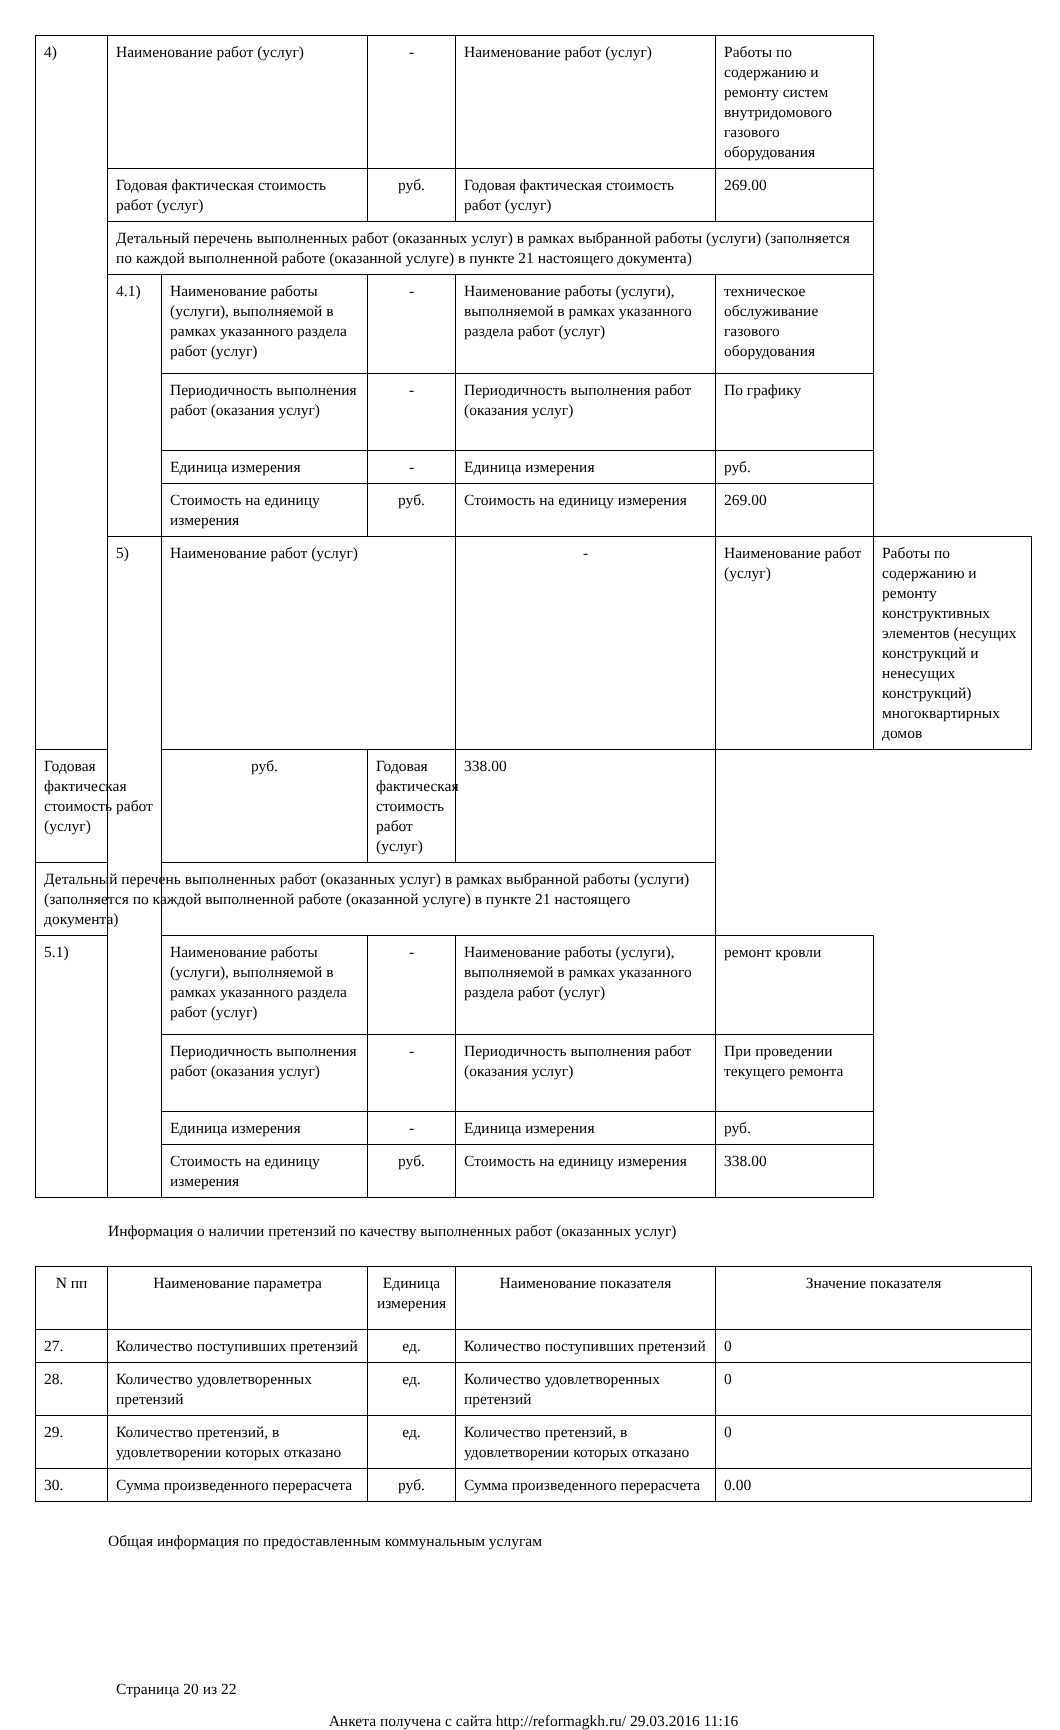| 4) | Наименование работ (услуг) | | - | Наименование работ (услуг) | Работы по содержанию и ремонту систем внутридомового газового оборудования | |
| | Годовая фактическая стоимость работ (услуг) | | руб. | Годовая фактическая стоимость работ (услуг) | 269.00 | |
| | Детальный перечень выполненных работ (оказанных услуг) в рамках выбранной работы (услуги) (заполняется по каждой выполненной работе (оказанной услуге) в пункте 21 настоящего документа) | | | | | |
| | 4.1) | Наименование работы (услуги), выполняемой в рамках указанного раздела работ (услуг) | - | Наименование работы (услуги), выполняемой в рамках указанного раздела работ (услуг) | техническое обслуживание газового оборудования | |
| | | Периодичность выполнения работ (оказания услуг) | - | Периодичность выполнения работ (оказания услуг) | По графику | |
| | | Единица измерения | - | Единица измерения | руб. | |
| | | Стоимость на единицу измерения | руб. | Стоимость на единицу измерения | 269.00 | |
| | 5) | Наименование работ (услуг) | | - | Наименование работ (услуг) | Работы по содержанию и ремонту конструктивных элементов (несущих конструкций и ненесущих конструкций) многоквартирных домов |
| Годовая фактическая стоимость работ (услуг) | | руб. | Годовая фактическая стоимость работ (услуг) | 338.00 | | |
| Детальный перечень выполненных работ (оказанных услуг) в рамках выбранной работы (услуги) (заполняется по каждой выполненной работе (оказанной услуге) в пункте 21 настоящего документа) | | | | | | |
| 5.1) | | Наименование работы (услуги), выполняемой в рамках указанного раздела работ (услуг) | - | Наименование работы (услуги), выполняемой в рамках указанного раздела работ (услуг) | ремонт кровли | |
| | | Периодичность выполнения работ (оказания услуг) | - | Периодичность выполнения работ (оказания услуг) | При проведении текущего ремонта | |
| | | Единица измерения | - | Единица измерения | руб. | |
| | | Стоимость на единицу измерения | руб. | Стоимость на единицу измерения | 338.00 | |
Информация о наличии претензий по качеству выполненных работ (оказанных услуг)
| N пп | Наименование параметра | Единица измерения | Наименование показателя | Значение показателя |
| --- | --- | --- | --- | --- |
| 27. | Количество поступивших претензий | ед. | Количество поступивших претензий | 0 |
| 28. | Количество удовлетворенных претензий | ед. | Количество удовлетворенных претензий | 0 |
| 29. | Количество претензий, в удовлетворении которых отказано | ед. | Количество претензий, в удовлетворении которых отказано | 0 |
| 30. | Сумма произведенного перерасчета | руб. | Сумма произведенного перерасчета | 0.00 |
Общая информация по предоставленным коммунальным услугам
Страница 20 из 22
Анкета получена с сайта http://reformagkh.ru/ 29.03.2016 11:16